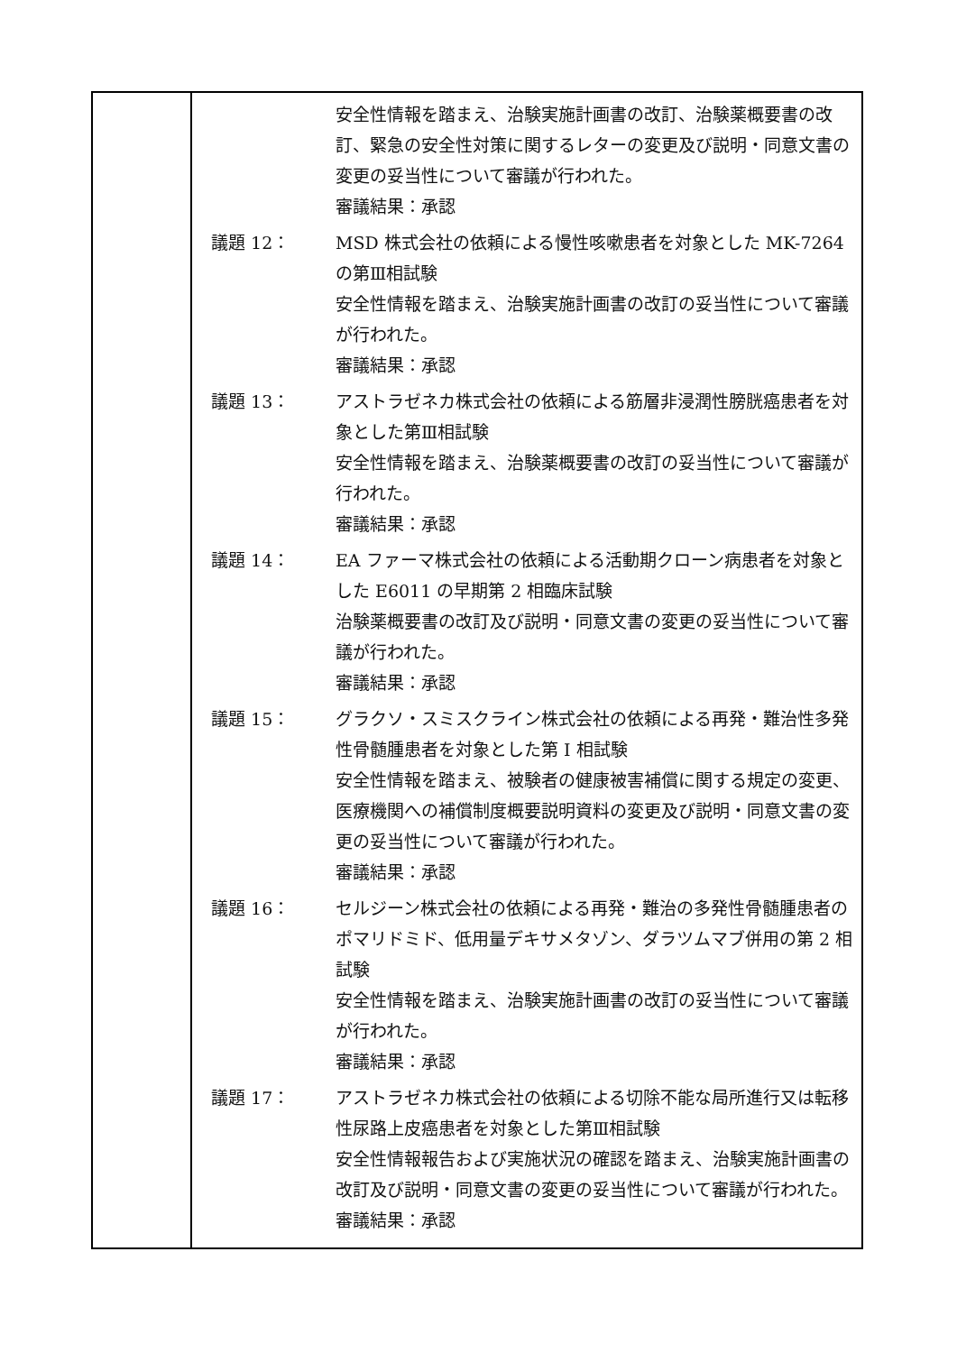| | / / 安全性情報を踏まえ、治験実施計画書の改訂、治験薬概要書の改訂、緊急の安全性対策に関するレターの変更及び説明・同意文書の変更の妥当性について審議が行われた。 審議結果：承認 / / 議題 12： / MSD 株式会社の依頼による慢性咳嗽患者を対象とした MK-7264 の第Ⅲ相試験 安全性情報を踏まえ、治験実施計画書の改訂の妥当性について審議が行われた。 審議結果：承認 / / 議題 13： / アストラゼネカ株式会社の依頼による筋層非浸潤性膀胱癌患者を対象とした第Ⅲ相試験 安全性情報を踏まえ、治験薬概要書の改訂の妥当性について審議が行われた。 審議結果：承認 / / 議題 14： / EA ファーマ株式会社の依頼による活動期クローン病患者を対象とした E6011 の早期第 2 相臨床試験 治験薬概要書の改訂及び説明・同意文書の変更の妥当性について審議が行われた。 審議結果：承認 / / 議題 15： / グラクソ・スミスクライン株式会社の依頼による再発・難治性多発性骨髄腫患者を対象とした第 I 相試験 安全性情報を踏まえ、被験者の健康被害補償に関する規定の変更、医療機関への補償制度概要説明資料の変更及び説明・同意文書の変更の妥当性について審議が行われた。 審議結果：承認 / / 議題 16： / セルジーン株式会社の依頼による再発・難治の多発性骨髄腫患者のポマリドミド、低用量デキサメタゾン、ダラツムマブ併用の第 2 相試験 安全性情報を踏まえ、治験実施計画書の改訂の妥当性について審議が行われた。 審議結果：承認 / / 議題 17： / アストラゼネカ株式会社の依頼による切除不能な局所進行又は転移性尿路上皮癌患者を対象とした第Ⅲ相試験 安全性情報報告および実施状況の確認を踏まえ、治験実施計画書の改訂及び説明・同意文書の変更の妥当性について審議が行われた。 審議結果：承認 / |